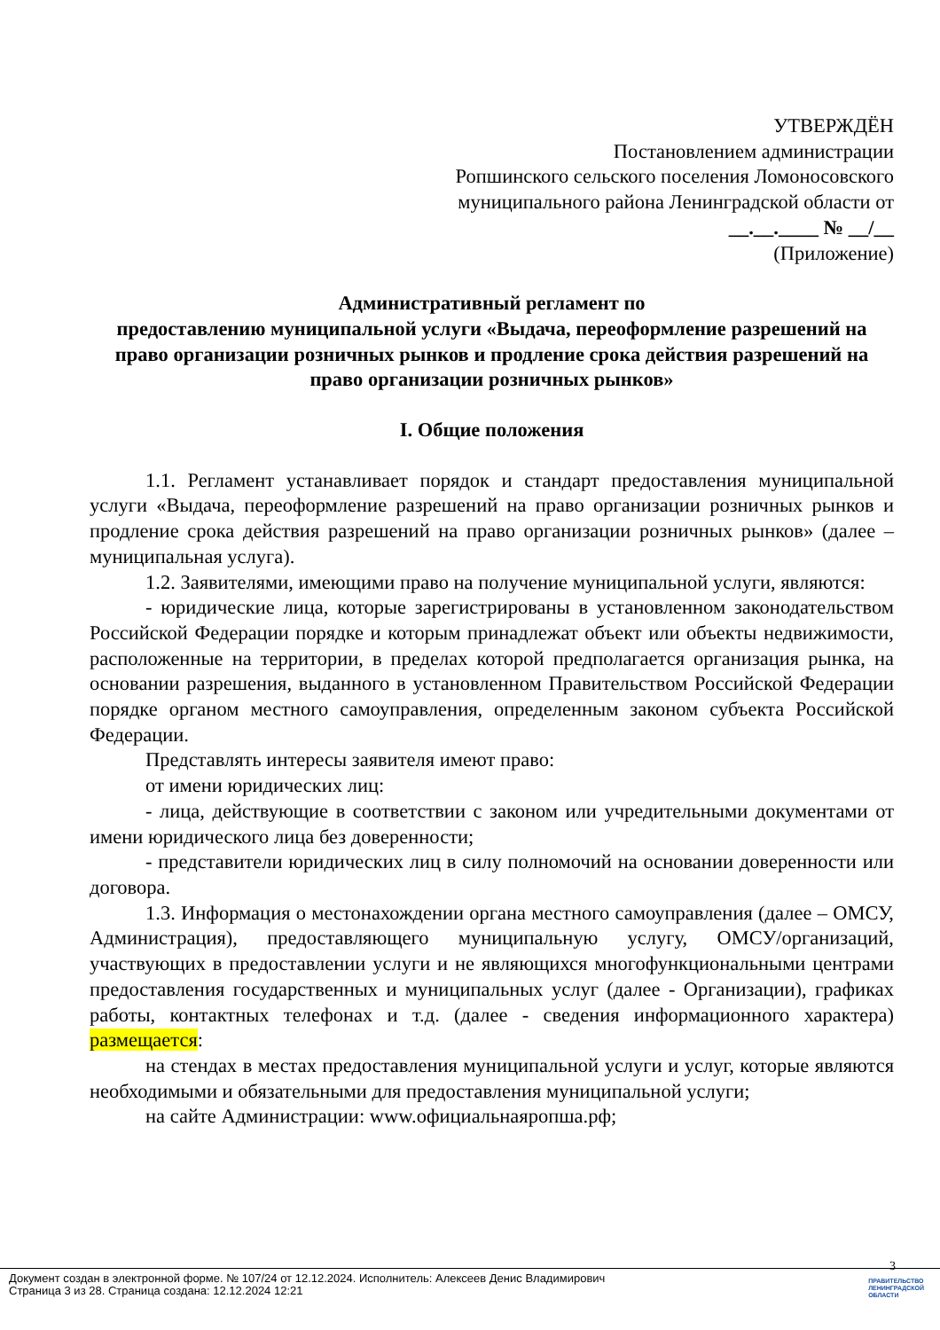УТВЕРЖДЁН
Постановлением администрации
Ропшинского сельского поселения Ломоносовского
муниципального района Ленинградской области от
__.__.____ № __/__
(Приложение)
Административный регламент по
предоставлению муниципальной услуги «Выдача, переоформление разрешений на право организации розничных рынков и продление срока действия разрешений на право организации розничных рынков»
I. Общие положения
1.1. Регламент устанавливает порядок и стандарт предоставления муниципальной услуги «Выдача, переоформление разрешений на право организации розничных рынков и продление срока действия разрешений на право организации розничных рынков» (далее – муниципальная услуга).
1.2. Заявителями, имеющими право на получение муниципальной услуги, являются:
- юридические лица, которые зарегистрированы в установленном законодательством Российской Федерации порядке и которым принадлежат объект или объекты недвижимости, расположенные на территории, в пределах которой предполагается организация рынка, на основании разрешения, выданного в установленном Правительством Российской Федерации порядке органом местного самоуправления, определенным законом субъекта Российской Федерации.
Представлять интересы заявителя имеют право:
от имени юридических лиц:
- лица, действующие в соответствии с законом или учредительными документами от имени юридического лица без доверенности;
- представители юридических лиц в силу полномочий на основании доверенности или договора.
1.3. Информация о местонахождении органа местного самоуправления (далее – ОМСУ, Администрация), предоставляющего муниципальную услугу, ОМСУ/организаций, участвующих в предоставлении услуги и не являющихся многофункциональными центрами предоставления государственных и муниципальных услуг (далее - Организации), графиках работы, контактных телефонах и т.д. (далее - сведения информационного характера) размещается:
на стендах в местах предоставления муниципальной услуги и услуг, которые являются необходимыми и обязательными для предоставления муниципальной услуги;
на сайте Администрации: www.официальнаяропша.рф;
3
Документ создан в электронной форме. № 107/24 от 12.12.2024. Исполнитель: Алексеев Денис Владимирович
Страница 3 из 28. Страница создана: 12.12.2024 12:21
ПРАВИТЕЛЬСТВО
ЛЕНИНГРАДСКОЙ
ОБЛАСТИ